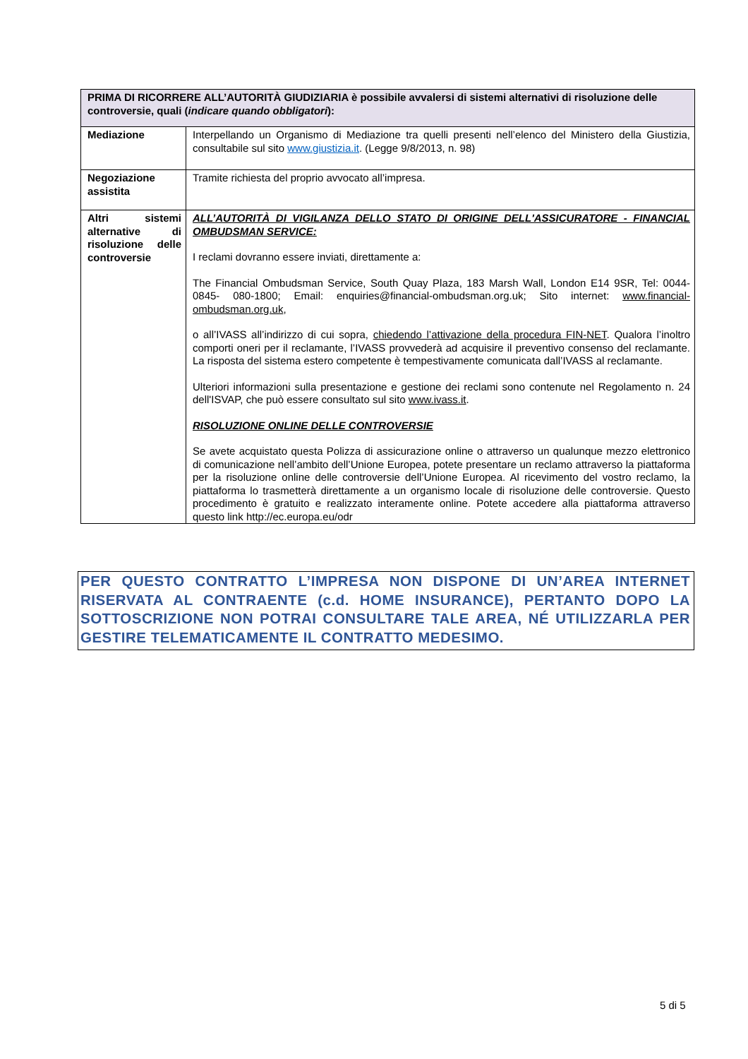| PRIMA DI RICORRERE ALL’AUTORITÀ GIUDIZIARIA è possibile avvalersi di sistemi alternativi di risoluzione delle controversie, quali ( indicare quando obbligatori ): | |
| --- | --- |
| Mediazione | Interpellando un Organismo di Mediazione tra quelli presenti nell’elenco del Ministero della Giustizia, consultabile sul sito www.giustizia.it . (Legge 9/8/2013, n. 98) |
| Negoziazione assistita | Tramite richiesta del proprio avvocato all’impresa. |
| Altri sistemi alternative di risoluzione delle controversie | ALL’AUTORITÀ DI VIGILANZA DELLO STATO DI ORIGINE DELL'ASSICURATORE - FINANCIAL OMBUDSMAN SERVICE: I reclami dovranno essere inviati, direttamente a: The Financial Ombudsman Service, South Quay Plaza, 183 Marsh Wall, London E14 9SR, Tel: 0044-0845- 080-1800; Email: enquiries@financial-ombudsman.org.uk; Sito internet: www.financial-ombudsman.org.uk , o all’IVASS all’indirizzo di cui sopra, chiedendo l’attivazione della procedura FIN-NET . Qualora l’inoltro comporti oneri per il reclamante, l’IVASS provvederà ad acquisire il preventivo consenso del reclamante. La risposta del sistema estero competente è tempestivamente comunicata dall’IVASS al reclamante. Ulteriori informazioni sulla presentazione e gestione dei reclami sono contenute nel Regolamento n. 24 dell'ISVAP, che può essere consultato sul sito www.ivass.it . RISOLUZIONE ONLINE DELLE CONTROVERSIE Se avete acquistato questa Polizza di assicurazione online o attraverso un qualunque mezzo elettronico di comunicazione nell’ambito dell’Unione Europea, potete presentare un reclamo attraverso la piattaforma per la risoluzione online delle controversie dell’Unione Europea. Al ricevimento del vostro reclamo, la piattaforma lo trasmetterà direttamente a un organismo locale di risoluzione delle controversie. Questo procedimento è gratuito e realizzato interamente online. Potete accedere alla piattaforma attraverso questo link http://ec.europa.eu/odr |
PER QUESTO CONTRATTO L’IMPRESA NON DISPONE DI UN’AREA INTERNET RISERVATA AL CONTRAENTE (c.d. HOME INSURANCE), PERTANTO DOPO LA SOTTOSCRIZIONE NON POTRAI CONSULTARE TALE AREA, NÉ UTILIZZARLA PER GESTIRE TELEMATICAMENTE IL CONTRATTO MEDESIMO.
5 di 5